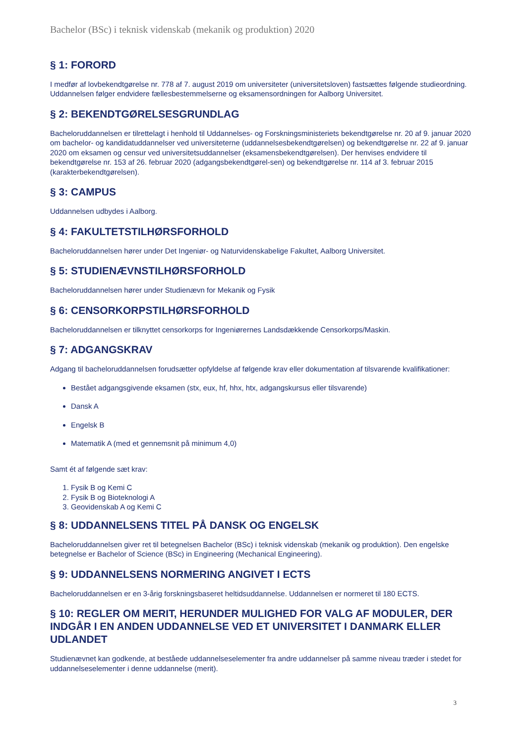Bachelor (BSc) i teknisk videnskab (mekanik og produktion) 2020
§ 1: FORORD
I medfør af lovbekendtgørelse nr. 778 af 7. august 2019 om universiteter (universitetsloven) fastsættes følgende studieordning. Uddannelsen følger endvidere fællesbestemmelserne og eksamensordningen for Aalborg Universitet.
§ 2: BEKENDTGØRELSESGRUNDLAG
Bacheloruddannelsen er tilrettelagt i henhold til Uddannelses- og Forskningsministeriets bekendtgørelse nr. 20 af 9. januar 2020 om bachelor- og kandidatuddannelser ved universiteterne (uddannelsesbekendtgørelsen) og bekendtgørelse nr. 22 af 9. januar 2020 om eksamen og censur ved universitetsuddannelser (eksamensbekendtgørelsen). Der henvises endvidere til bekendtgørelse nr. 153 af 26. februar 2020 (adgangsbekendtgørel-sen) og bekendtgørelse nr. 114 af 3. februar 2015 (karakterbekendtgørelsen).
§ 3: CAMPUS
Uddannelsen udbydes i Aalborg.
§ 4: FAKULTETSTILHØRSFORHOLD
Bacheloruddannelsen hører under Det Ingeniør- og Naturvidenskabelige Fakultet, Aalborg Universitet.
§ 5: STUDIENÆVNSTILHØRSFORHOLD
Bacheloruddannelsen hører under Studienævn for Mekanik og Fysik
§ 6: CENSORKORPSTILHØRSFORHOLD
Bacheloruddannelsen er tilknyttet censorkorps for Ingeniørernes Landsdækkende Censorkorps/Maskin.
§ 7: ADGANGSKRAV
Adgang til bacheloruddannelsen forudsætter opfyldelse af følgende krav eller dokumentation af tilsvarende kvalifikationer:
Bestået adgangsgivende eksamen (stx, eux, hf, hhx, htx, adgangskursus eller tilsvarende)
Dansk A
Engelsk B
Matematik A (med et gennemsnit på minimum 4,0)
Samt ét af følgende sæt krav:
1. Fysik B og Kemi C
2. Fysik B og Bioteknologi A
3. Geovidenskab A og Kemi C
§ 8: UDDANNELSENS TITEL PÅ DANSK OG ENGELSK
Bacheloruddannelsen giver ret til betegnelsen Bachelor (BSc) i teknisk videnskab (mekanik og produktion). Den engelske betegnelse er Bachelor of Science (BSc) in Engineering (Mechanical Engineering).
§ 9: UDDANNELSENS NORMERING ANGIVET I ECTS
Bacheloruddannelsen er en 3-årig forskningsbaseret heltidsuddannelse. Uddannelsen er normeret til 180 ECTS.
§ 10: REGLER OM MERIT, HERUNDER MULIGHED FOR VALG AF MODULER, DER INDGÅR I EN ANDEN UDDANNELSE VED ET UNIVERSITET I DANMARK ELLER UDLANDET
Studienævnet kan godkende, at beståede uddannelseselementer fra andre uddannelser på samme niveau træder i stedet for uddannelseselementer i denne uddannelse (merit).
3